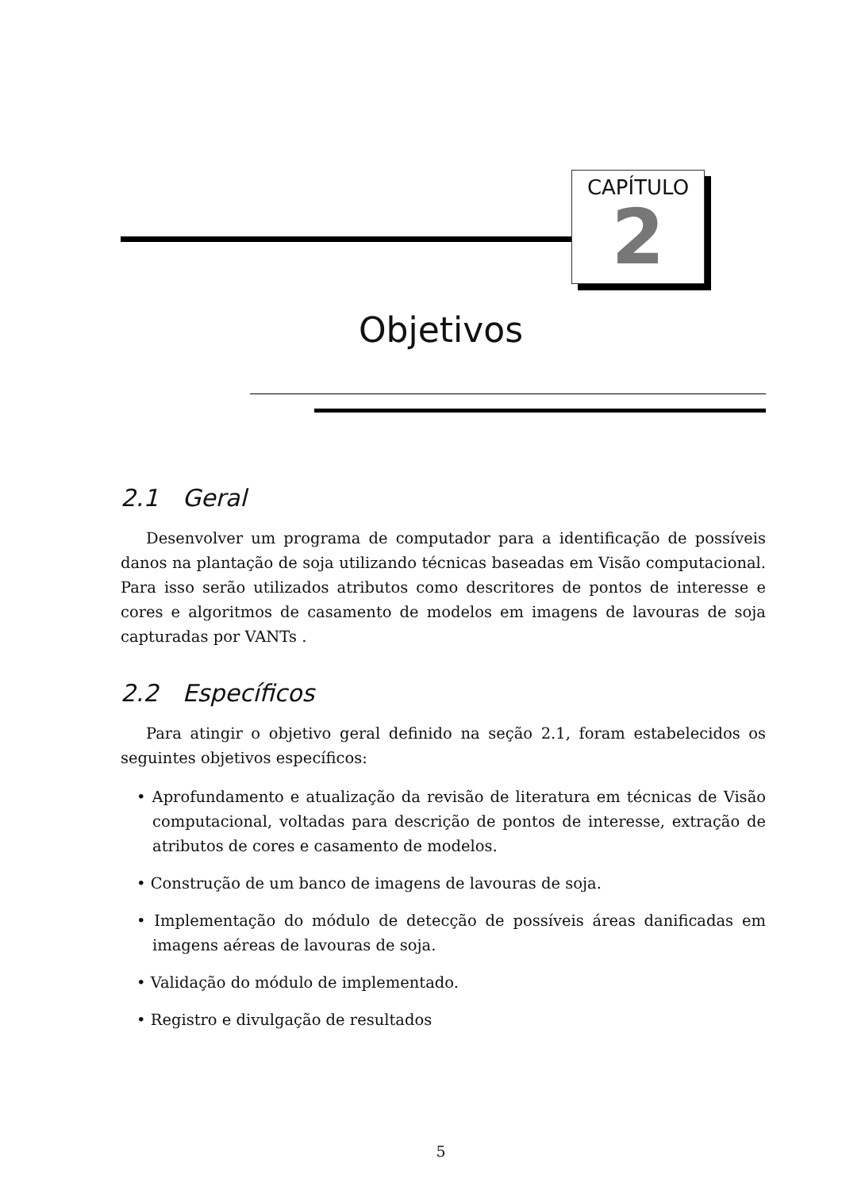CAPÍTULO
2
Objetivos
2.1 Geral
Desenvolver um programa de computador para a identificação de possíveis danos na plantação de soja utilizando técnicas baseadas em Visão computacional. Para isso serão utilizados atributos como descritores de pontos de interesse e cores e algoritmos de casamento de modelos em imagens de lavouras de soja capturadas por VANTs .
2.2 Específicos
Para atingir o objetivo geral definido na seção 2.1, foram estabelecidos os seguintes objetivos específicos:
• Aprofundamento e atualização da revisão de literatura em técnicas de Visão computacional, voltadas para descrição de pontos de interesse, extração de atributos de cores e casamento de modelos.
• Construção de um banco de imagens de lavouras de soja.
• Implementação do módulo de detecção de possíveis áreas danificadas em imagens aéreas de lavouras de soja.
• Validação do módulo de implementado.
• Registro e divulgação de resultados
5